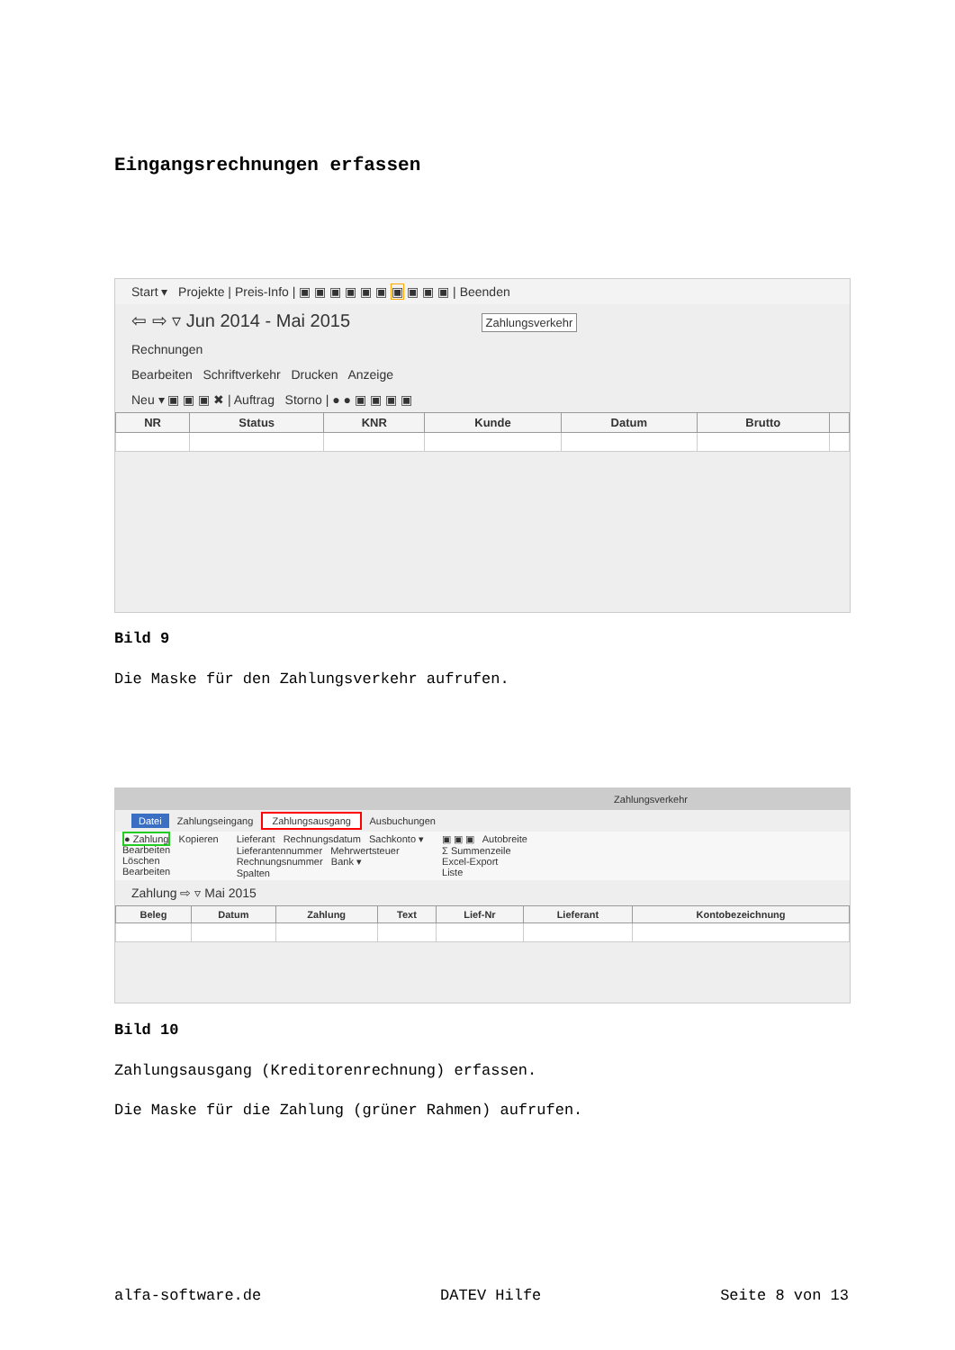Eingangsrechnungen erfassen
Start ▾ Projekte | Preis-Info | ▣ ▣ ▣ ▣ ▣ ▣ ▣ ▣ ▣ ▣ | Beenden
⇦ ⇨ ▿ Jun 2014 - Mai 2015 Zahlungsverkehr
Rechnungen
Bearbeiten Schriftverkehr Drucken Anzeige
Neu ▾ ▣ ▣ ▣ ✖ | Auftrag Storno | ● ● ▣ ▣ ▣ ▣
| NR | Status | KNR | Kunde | Datum | Brutto | |
| --- | --- | --- | --- | --- | --- | --- |
Bild 9
Die Maske für den Zahlungsverkehr aufrufen.
Zahlungsverkehr
Datei Zahlungseingang Zahlungsausgang Ausbuchungen
● Zahlung Kopieren
Bearbeiten
Löschen
Bearbeiten
Lieferant Rechnungsdatum Sachkonto ▾
Lieferantennummer Mehrwertsteuer
Rechnungsnummer Bank ▾
Spalten
▣ ▣ ▣ Autobreite
Σ Summenzeile
Excel-Export
Liste
Zahlung ⇨ ▿ Mai 2015
| Beleg | Datum | Zahlung | Text | Lief-Nr | Lieferant | Kontobezeichnung |
| --- | --- | --- | --- | --- | --- | --- |
Bild 10
Zahlungsausgang (Kreditorenrechnung) erfassen.
Die Maske für die Zahlung (grüner Rahmen) aufrufen.
alfa-software.de DATEV Hilfe Seite 8 von 13